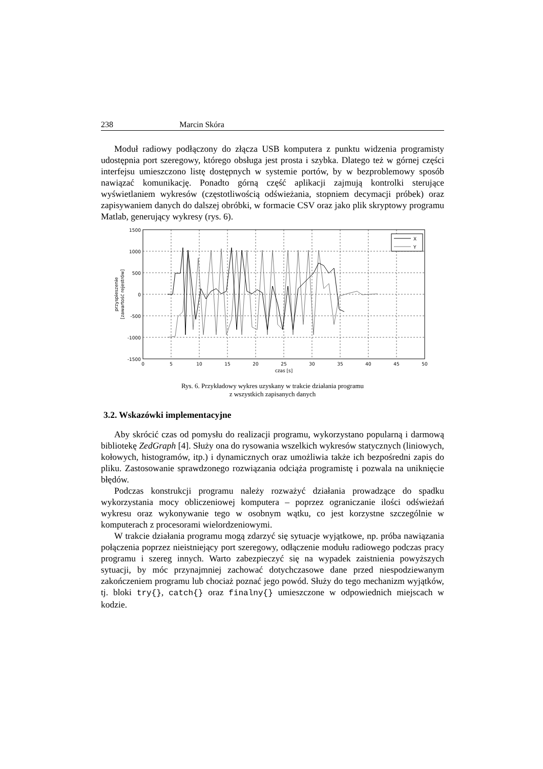238 Marcin Skóra
Moduł radiowy podłączony do złącza USB komputera z punktu widzenia programisty udostępnia port szeregowy, którego obsługa jest prosta i szybka. Dlatego też w górnej części interfejsu umieszczono listę dostępnych w systemie portów, by w bezproblemowy sposób nawiązać komunikację. Ponadto górną część aplikacji zajmują kontrolki sterujące wyświetlaniem wykresów (częstotliwością odświeżania, stopniem decymacji próbek) oraz zapisywaniem danych do dalszej obróbki, w formacie CSV oraz jako plik skryptowy programu Matlab, generujący wykresy (rys. 6).
1500
1000
500
0
-500
-1000
-1500
0
5
10
15
20
25
30
35
40
45
50
czas [s]
przyspieszenie
[zawartość rejestrów]
X
Y
Rys. 6. Przykładowy wykres uzyskany w trakcie działania programu
z wszystkich zapisanych danych
3.2. Wskazówki implementacyjne
Aby skrócić czas od pomysłu do realizacji programu, wykorzystano popularną i darmową bibliotekę ZedGraph [4]. Służy ona do rysowania wszelkich wykresów statycznych (liniowych, kołowych, histogramów, itp.) i dynamicznych oraz umożliwia także ich bezpośredni zapis do pliku. Zastosowanie sprawdzonego rozwiązania odciąża programistę i pozwala na uniknięcie błędów.
Podczas konstrukcji programu należy rozważyć działania prowadzące do spadku wykorzystania mocy obliczeniowej komputera – poprzez ograniczanie ilości odświeżań wykresu oraz wykonywanie tego w osobnym wątku, co jest korzystne szczególnie w komputerach z procesorami wielordzeniowymi.
W trakcie działania programu mogą zdarzyć się sytuacje wyjątkowe, np. próba nawiązania połączenia poprzez nieistniejący port szeregowy, odłączenie modułu radiowego podczas pracy programu i szereg innych. Warto zabezpieczyć się na wypadek zaistnienia powyższych sytuacji, by móc przynajmniej zachować dotychczasowe dane przed niespodziewanym zakończeniem programu lub chociaż poznać jego powód. Służy do tego mechanizm wyjątków, tj. bloki try{}, catch{} oraz finalny{} umieszczone w odpowiednich miejscach w kodzie.